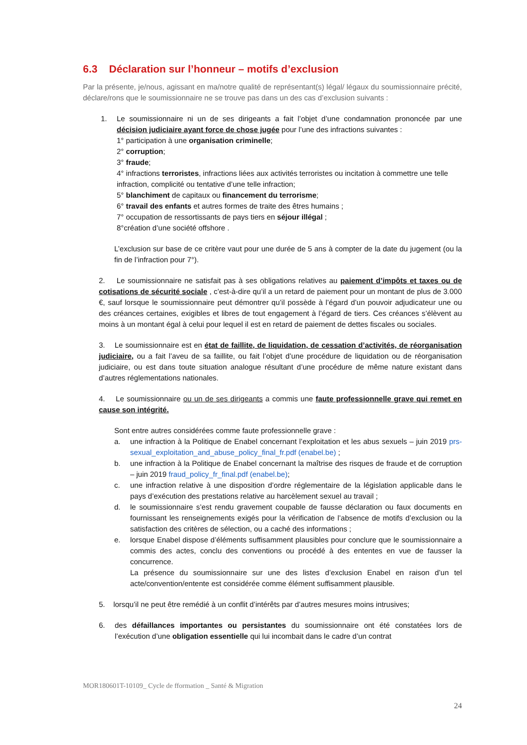6.3 Déclaration sur l’honneur – motifs d’exclusion
Par la présente, je/nous, agissant en ma/notre qualité de représentant(s) légal/ légaux du soumissionnaire précité, déclare/rons que le soumissionnaire ne se trouve pas dans un des cas d’exclusion suivants :
1. Le soumissionnaire ni un de ses dirigeants a fait l’objet d’une condamnation prononcée par une décision judiciaire ayant force de chose jugée pour l’une des infractions suivantes :
1° participation à une organisation criminelle;
2° corruption;
3° fraude;
4° infractions terroristes, infractions liées aux activités terroristes ou incitation à commettre une telle infraction, complicité ou tentative d’une telle infraction;
5° blanchiment de capitaux ou financement du terrorisme;
6° travail des enfants et autres formes de traite des êtres humains ;
7° occupation de ressortissants de pays tiers en séjour illégal ;
8°création d’une société offshore .
L’exclusion sur base de ce critère vaut pour une durée de 5 ans à compter de la date du jugement (ou la fin de l’infraction pour 7°).
2. Le soumissionnaire ne satisfait pas à ses obligations relatives au paiement d’impôts et taxes ou de cotisations de sécurité sociale , c’est-à-dire qu’il a un retard de paiement pour un montant de plus de 3.000 €, sauf lorsque le soumissionnaire peut démontrer qu’il possède à l’égard d’un pouvoir adjudicateur une ou des créances certaines, exigibles et libres de tout engagement à l’égard de tiers. Ces créances s’élèvent au moins à un montant égal à celui pour lequel il est en retard de paiement de dettes fiscales ou sociales.
3. Le soumissionnaire est en état de faillite, de liquidation, de cessation d’activités, de réorganisation judiciaire, ou a fait l’aveu de sa faillite, ou fait l’objet d’une procédure de liquidation ou de réorganisation judiciaire, ou est dans toute situation analogue résultant d’une procédure de même nature existant dans d’autres réglementations nationales.
4. Le soumissionnaire ou un de ses dirigeants a commis une faute professionnelle grave qui remet en cause son intégrité.
Sont entre autres considérées comme faute professionnelle grave :
a. une infraction à la Politique de Enabel concernant l’exploitation et les abus sexuels – juin 2019 prs-sexual_exploitation_and_abuse_policy_final_fr.pdf (enabel.be) ;
b. une infraction à la Politique de Enabel concernant la maîtrise des risques de fraude et de corruption – juin 2019 fraud_policy_fr_final.pdf (enabel.be);
c. une infraction relative à une disposition d’ordre réglementaire de la législation applicable dans le pays d’exécution des prestations relative au harcèlement sexuel au travail ;
d. le soumissionnaire s’est rendu gravement coupable de fausse déclaration ou faux documents en fournissant les renseignements exigés pour la vérification de l’absence de motifs d’exclusion ou la satisfaction des critères de sélection, ou a caché des informations ;
e. lorsque Enabel dispose d’éléments suffisamment plausibles pour conclure que le soumissionnaire a commis des actes, conclu des conventions ou procédé à des ententes en vue de fausser la concurrence.
La présence du soumissionnaire sur une des listes d’exclusion Enabel en raison d’un tel acte/convention/entente est considérée comme élément suffisamment plausible.
5. lorsqu’il ne peut être remédié à un conflit d’intérêts par d’autres mesures moins intrusives;
6. des défaillances importantes ou persistantes du soumissionnaire ont été constatées lors de l’exécution d’une obligation essentielle qui lui incombait dans le cadre d’un contrat
MOR180601T-10109_ Cycle de fformation _ Santé & Migration
24